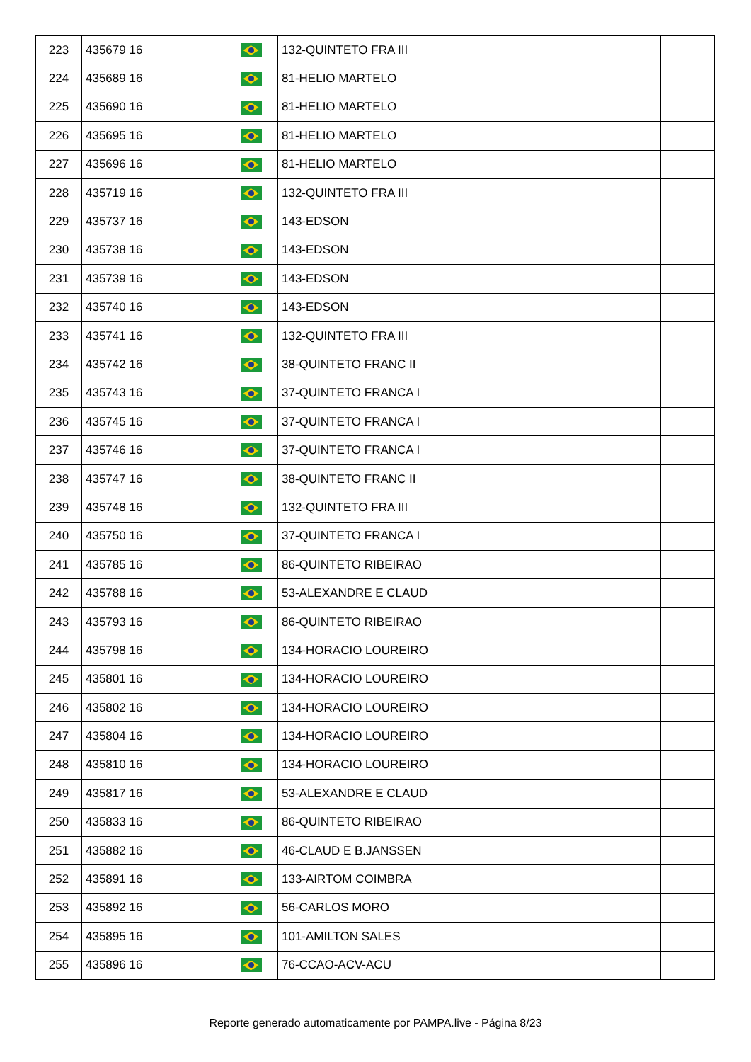| 223 | 435679 16 | | 132-QUINTETO FRA III | |
| 224 | 435689 16 | | 81-HELIO MARTELO | |
| 225 | 435690 16 | | 81-HELIO MARTELO | |
| 226 | 435695 16 | | 81-HELIO MARTELO | |
| 227 | 435696 16 | | 81-HELIO MARTELO | |
| 228 | 435719 16 | | 132-QUINTETO FRA III | |
| 229 | 435737 16 | | 143-EDSON | |
| 230 | 435738 16 | | 143-EDSON | |
| 231 | 435739 16 | | 143-EDSON | |
| 232 | 435740 16 | | 143-EDSON | |
| 233 | 435741 16 | | 132-QUINTETO FRA III | |
| 234 | 435742 16 | | 38-QUINTETO FRANC II | |
| 235 | 435743 16 | | 37-QUINTETO FRANCA I | |
| 236 | 435745 16 | | 37-QUINTETO FRANCA I | |
| 237 | 435746 16 | | 37-QUINTETO FRANCA I | |
| 238 | 435747 16 | | 38-QUINTETO FRANC II | |
| 239 | 435748 16 | | 132-QUINTETO FRA III | |
| 240 | 435750 16 | | 37-QUINTETO FRANCA I | |
| 241 | 435785 16 | | 86-QUINTETO RIBEIRAO | |
| 242 | 435788 16 | | 53-ALEXANDRE E CLAUD | |
| 243 | 435793 16 | | 86-QUINTETO RIBEIRAO | |
| 244 | 435798 16 | | 134-HORACIO LOUREIRO | |
| 245 | 435801 16 | | 134-HORACIO LOUREIRO | |
| 246 | 435802 16 | | 134-HORACIO LOUREIRO | |
| 247 | 435804 16 | | 134-HORACIO LOUREIRO | |
| 248 | 435810 16 | | 134-HORACIO LOUREIRO | |
| 249 | 435817 16 | | 53-ALEXANDRE E CLAUD | |
| 250 | 435833 16 | | 86-QUINTETO RIBEIRAO | |
| 251 | 435882 16 | | 46-CLAUD E B.JANSSEN | |
| 252 | 435891 16 | | 133-AIRTOM COIMBRA | |
| 253 | 435892 16 | | 56-CARLOS MORO | |
| 254 | 435895 16 | | 101-AMILTON SALES | |
| 255 | 435896 16 | | 76-CCAO-ACV-ACU | |
Reporte generado automaticamente por PAMPA.live - Página 8/23